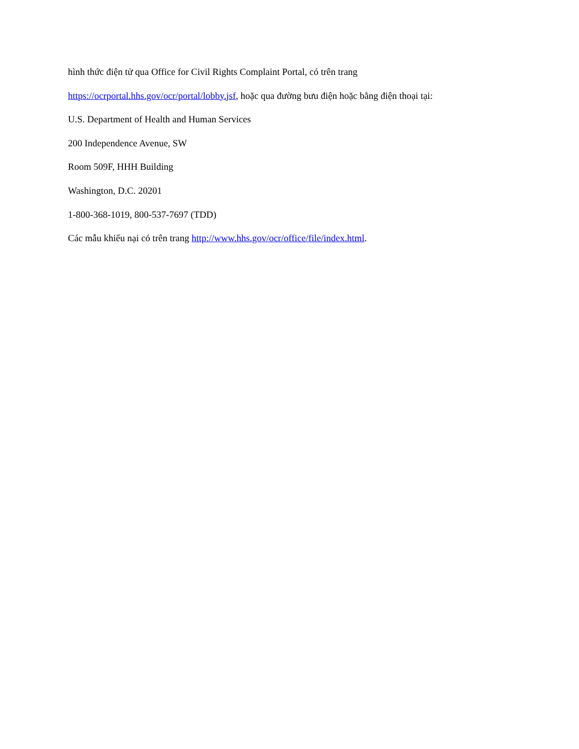hình thức điện tử qua Office for Civil Rights Complaint Portal, có trên trang
https://ocrportal.hhs.gov/ocr/portal/lobby.jsf, hoặc qua đường bưu điện hoặc bằng điện thoại tại:
U.S. Department of Health and Human Services
200 Independence Avenue, SW
Room 509F, HHH Building
Washington, D.C. 20201
1-800-368-1019, 800-537-7697 (TDD)
Các mẫu khiếu nại có trên trang http://www.hhs.gov/ocr/office/file/index.html.